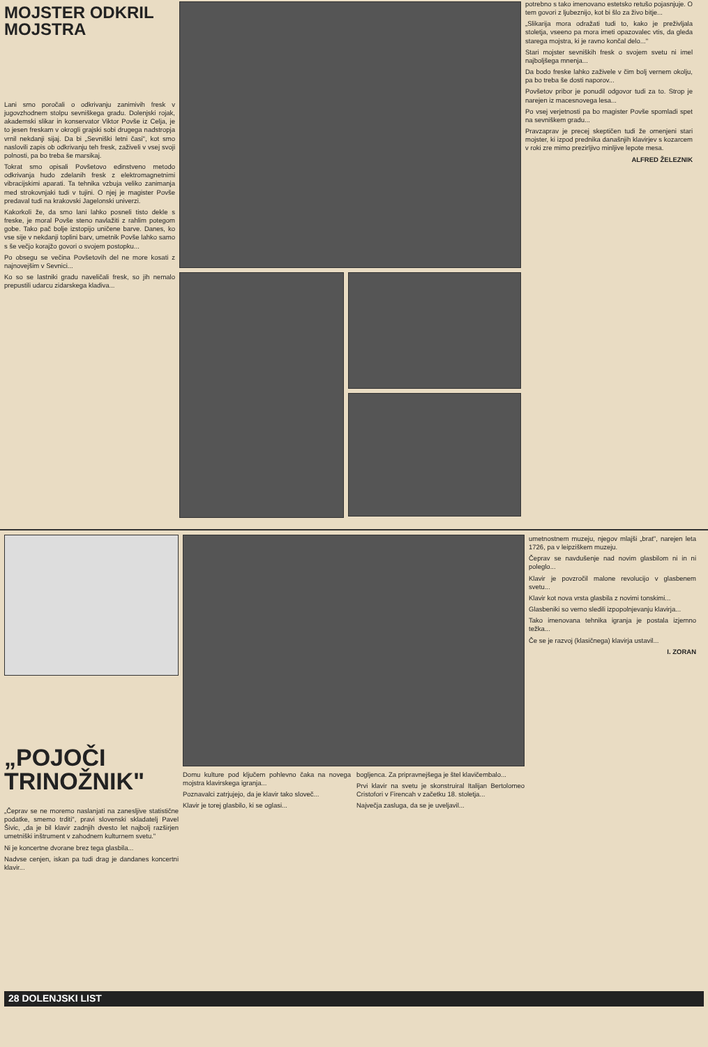MOJSTER ODKRIL MOJSTRA
Lani smo poročali o odkrivanju zanimivih fresk v jugovzhodnem stolpu sevniškega gradu. Dolenjski rojak, akademski slikar in konservator Viktor Povše iz Celja, je to jesen freskam v okrogli grajski sobi drugega nadstropja vrnil nekdanji sijaj. Da bi „Sevniški letni časi", kot smo naslovili zapis ob odkrivanju teh fresk, zaživeli v vsej svoji polnosti, pa bo treba še marsikaj.
Tokrat smo opisali Povšetovo edinstveno metodo odkrivanja hudo zdelanih fresk z elektromagnetnimi vibracijskimi aparati. Ta tehnika vzbuja veliko zanimanja med strokovnjaki tudi v tujini. O njej je magister Povše predaval tudi na krakovski Jagelonski univerzi.
Kakorkoli že, da smo lani lahko posneli tisto dekle s freske, je moral Povše steno navlažiti z rahlim potegom gobe. Tako pač bolje izstopijo uničene barve. Danes, ko vse sije v nekdanji toplini barv, umetnik Povše lahko samo s še večjo korajžo govori o svojem postopku...
Po obsegu se večina Povšetovih del ne more kosati z najnovejšim v Sevnici...
Ko so se lastniki gradu naveličali fresk, so jih nemalo prepustili udarcu zidarskega kladiva...
potrebno s tako imenovano estetsko retušo pojasnjuje. O tem govori z ljubeznijo, kot bi šlo za živo bitje...
„Slikarija mora odražati tudi to, kako je preživljala stoletja, vseeno pa mora imeti opazovalec vtis, da gleda starega mojstra, ki je ravno končal delo..."
Stari mojster sevniških fresk o svojem svetu ni imel najboljšega mnenja...
Da bodo freske lahko zaživele v čim bolj vernem okolju, pa bo treba še dosti naporov...
Povšetov pribor je ponudil odgovor tudi za to. Strop je narejen iz macesnovega lesa...
Po vsej verjetnosti pa bo magister Povše spomladi spet na sevniškem gradu...
Pravzaprav je precej skeptičen tudi že omenjeni stari mojster, ki izpod prednika današnjih klavirjev s kozarcem v roki zre mimo prezirljivo minljive lepote mesa.
ALFRED ŽELEZNIK
„POJOČI TRINOŽNIK"
„Čeprav se ne moremo naslanjati na zanesljive statistične podatke, smemo trditi", pravi slovenski skladatelj Pavel Šivic, „da je bil klavir zadnjih dvesto let najbolj razširjen umetniški inštrument v zahodnem kulturnem svetu."
Ni je koncertne dvorane brez tega glasbila...
Nadvse cenjen, iskan pa tudi drag je dandanes koncertni klavir...
Domu kulture pod ključem pohlevno čaka na novega mojstra klavirskega igranja...
Poznavalci zatrjujejo, da je klavir tako sloveč...
Klavir je torej glasbilo, ki se oglasi...
bogljenca. Za pripravnejšega je štel klavičembalo...
Prvi klavir na svetu je skonstruiral Italijan Bertolomeo Cristofori v Firencah v začetku 18. stoletja...
Največja zasluga, da se je uveljavil...
umetnostnem muzeju, njegov mlajši „brat", narejen leta 1726, pa v leipziškem muzeju.
Čeprav se navdušenje nad novim glasbilom ni in ni poleglo...
Klavir je povzročil malone revolucijo v glasbenem svetu...
Klavir kot nova vrsta glasbila z novimi tonskimi...
Glasbeniki so verno sledili izpopolnjevanju klavirja...
Tako imenovana tehnika igranja je postala izjemno težka...
Če se je razvoj (klasičnega) klavirja ustavil...
I. ZORAN
28 DOLENJSKI LIST